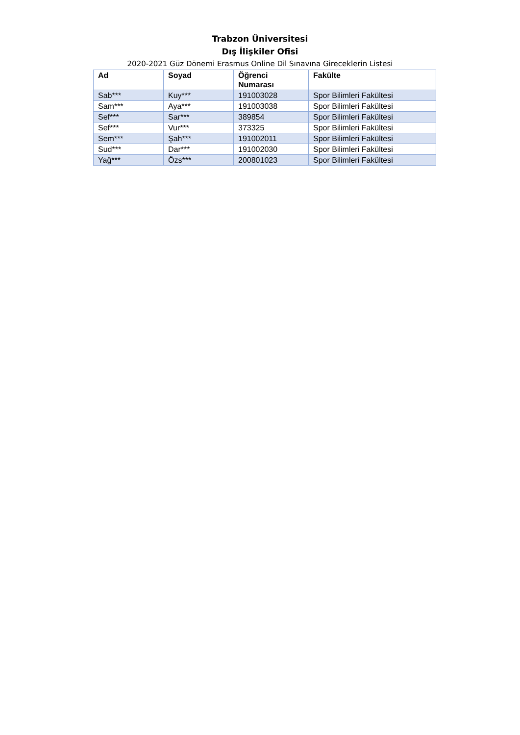Trabzon Üniversitesi
Dış İlişkiler Ofisi
2020-2021 Güz Dönemi Erasmus Online Dil Sınavına Gireceklerin Listesi
| Ad | Soyad | Öğrenci Numarası | Fakülte |
| --- | --- | --- | --- |
| Sab*** | Kuy*** | 191003028 | Spor Bilimleri Fakültesi |
| Sam*** | Aya*** | 191003038 | Spor Bilimleri Fakültesi |
| Sef*** | Sar*** | 389854 | Spor Bilimleri Fakültesi |
| Sef*** | Vur*** | 373325 | Spor Bilimleri Fakültesi |
| Sem*** | Şah*** | 191002011 | Spor Bilimleri Fakültesi |
| Sud*** | Dar*** | 191002030 | Spor Bilimleri Fakültesi |
| Yağ*** | Özs*** | 200801023 | Spor Bilimleri Fakültesi |